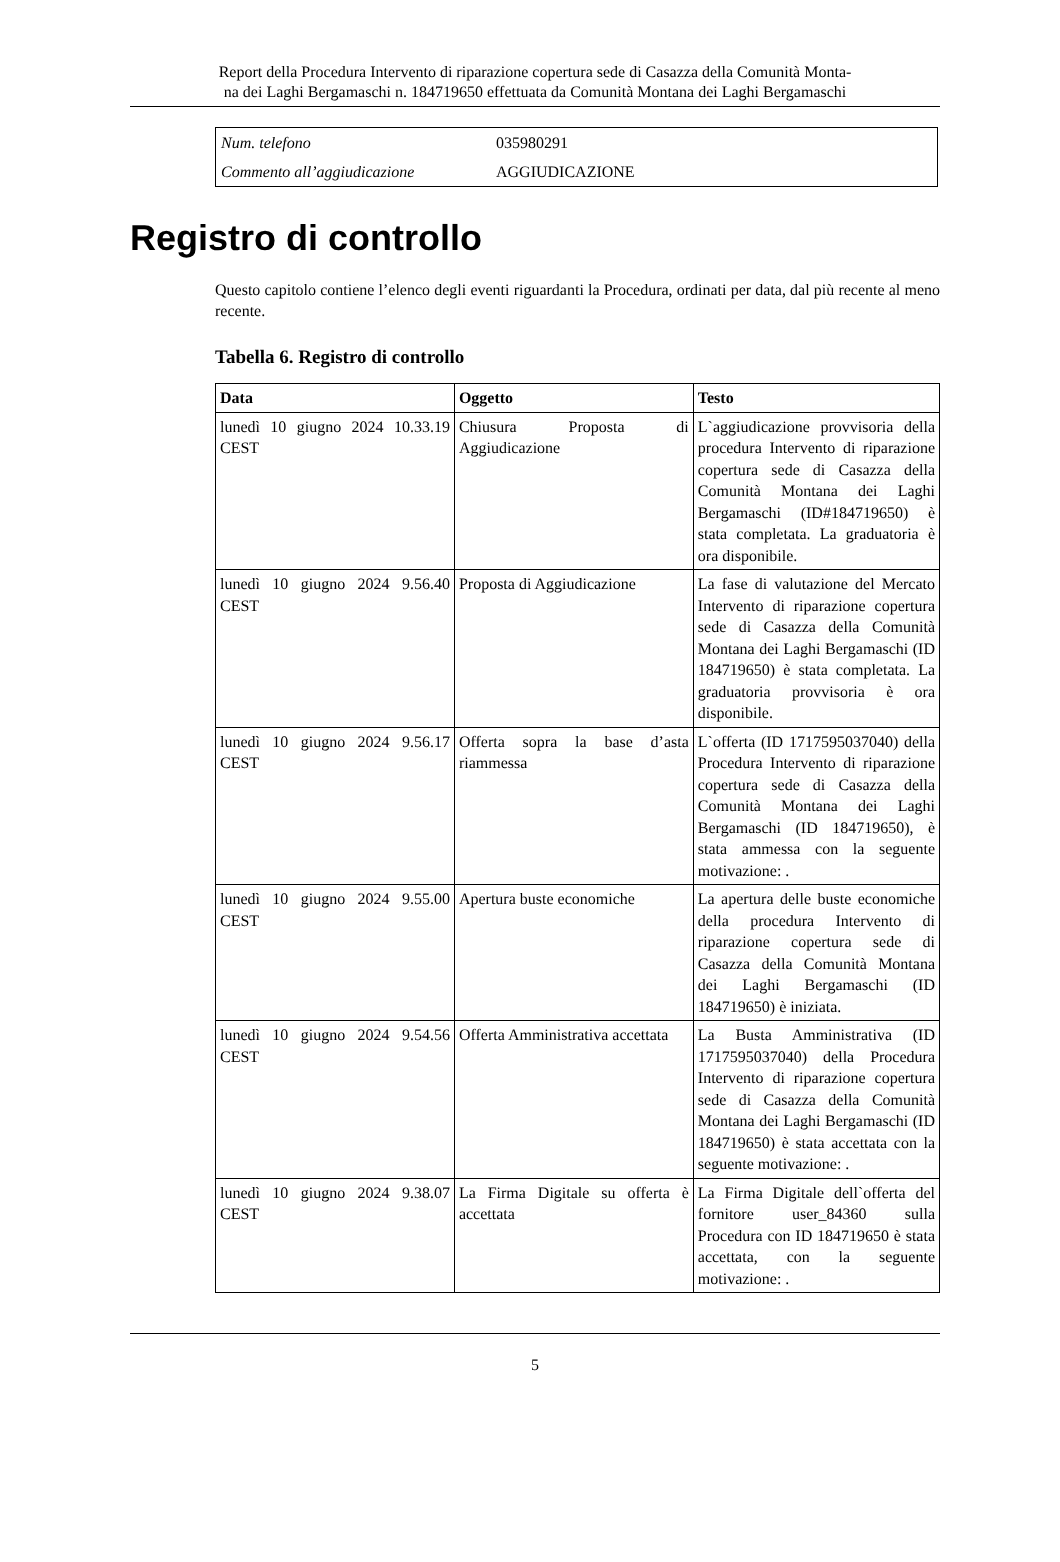Report della Procedura Intervento di riparazione copertura sede di Casazza della Comunità Monta-
na dei Laghi Bergamaschi n. 184719650 effettuata da Comunità Montana dei Laghi Bergamaschi
| Num. telefono | 035980291 |
| Commento all’aggiudicazione | AGGIUDICAZIONE |
Registro di controllo
Questo capitolo contiene l’elenco degli eventi riguardanti la Procedura, ordinati per data, dal più recente al meno recente.
Tabella 6. Registro di controllo
| Data | Oggetto | Testo |
| --- | --- | --- |
| lunedì 10 giugno 2024 10.33.19 CEST | Chiusura Proposta di Aggiudicazione | L`aggiudicazione provvisoria della procedura Intervento di riparazione copertura sede di Casazza della Comunità Montana dei Laghi Bergamaschi (ID#184719650) è stata completata. La graduatoria è ora disponibile. |
| lunedì 10 giugno 2024 9.56.40 CEST | Proposta di Aggiudicazione | La fase di valutazione del Mercato Intervento di riparazione copertura sede di Casazza della Comunità Montana dei Laghi Bergamaschi (ID 184719650) è stata completata. La graduatoria provvisoria è ora disponibile. |
| lunedì 10 giugno 2024 9.56.17 CEST | Offerta sopra la base d’asta riammessa | L`offerta (ID 1717595037040) della Procedura Intervento di riparazione copertura sede di Casazza della Comunità Montana dei Laghi Bergamaschi (ID 184719650), è stata ammessa con la seguente motivazione: . |
| lunedì 10 giugno 2024 9.55.00 CEST | Apertura buste economiche | La apertura delle buste economiche della procedura Intervento di riparazione copertura sede di Casazza della Comunità Montana dei Laghi Bergamaschi (ID 184719650) è iniziata. |
| lunedì 10 giugno 2024 9.54.56 CEST | Offerta Amministrativa accettata | La Busta Amministrativa (ID 1717595037040) della Procedura Intervento di riparazione copertura sede di Casazza della Comunità Montana dei Laghi Bergamaschi (ID 184719650) è stata accettata con la seguente motivazione: . |
| lunedì 10 giugno 2024 9.38.07 CEST | La Firma Digitale su offerta è accettata | La Firma Digitale dell`offerta del fornitore user_84360 sulla Procedura con ID 184719650 è stata accettata, con la seguente motivazione: . |
5